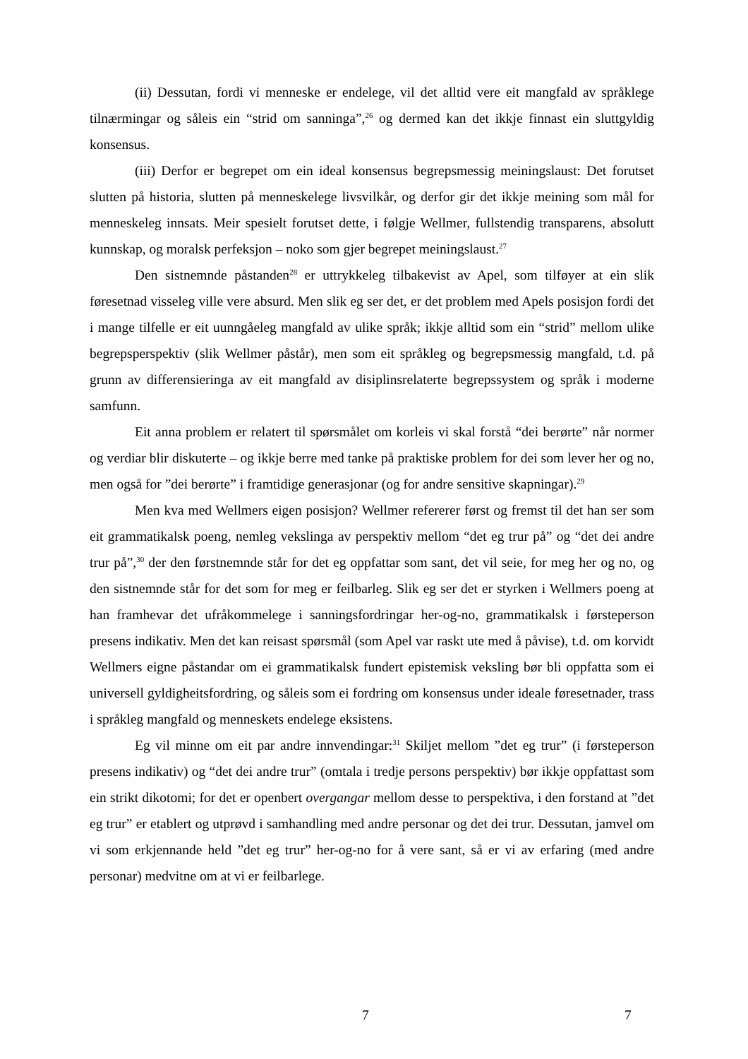(ii) Dessutan, fordi vi menneske er endelege, vil det alltid vere eit mangfald av språklege tilnærmingar og såleis ein “strid om sanninga”,<sup>26</sup> og dermed kan det ikkje finnast ein sluttgyldig konsensus.
(iii) Derfor er begrepet om ein ideal konsensus begrepsmessig meiningslaust: Det forutset slutten på historia, slutten på menneskelege livsvilkår, og derfor gir det ikkje meining som mål for menneskeleg innsats. Meir spesielt forutset dette, i følgje Wellmer, fullstendig transparens, absolutt kunnskap, og moralsk perfeksjon – noko som gjer begrepet meiningslaust.<sup>27</sup>
Den sistnemnde påstanden<sup>28</sup> er uttrykkeleg tilbakevist av Apel, som tilføyer at ein slik føresetnad visseleg ville vere absurd. Men slik eg ser det, er det problem med Apels posisjon fordi det i mange tilfelle er eit uunngåeleg mangfald av ulike språk; ikkje alltid som ein “strid” mellom ulike begrepsperspektiv (slik Wellmer påstår), men som eit språkleg og begrepsmessig mangfald, t.d. på grunn av differensieringa av eit mangfald av disiplinsrelaterte begrepssystem og språk i moderne samfunn.
Eit anna problem er relatert til spørsmålet om korleis vi skal forstå “dei berørte” når normer og verdiar blir diskuterte – og ikkje berre med tanke på praktiske problem for dei som lever her og no, men også for ”dei berørte” i framtidige generasjonar (og for andre sensitive skapningar).<sup>29</sup>
Men kva med Wellmers eigen posisjon? Wellmer refererer først og fremst til det han ser som eit grammatikalsk poeng, nemleg vekslinga av perspektiv mellom “det eg trur på” og “det dei andre trur på”,<sup>30</sup> der den førstnemnde står for det eg oppfattar som sant, det vil seie, for meg her og no, og den sistnemnde står for det som for meg er feilbarleg. Slik eg ser det er styrken i Wellmers poeng at han framhevar det ufråkommelege i sanningsfordringar her-og-no, grammatikalsk i førsteperson presens indikativ. Men det kan reisast spørsmål (som Apel var raskt ute med å påvise), t.d. om korvidt Wellmers eigne påstandar om ei grammatikalsk fundert epistemisk veksling bør bli oppfatta som ei universell gyldigheitsfordring, og såleis som ei fordring om konsensus under ideale føresetnader, trass i språkleg mangfald og menneskets endelege eksistens.
Eg vil minne om eit par andre innvendingar:<sup>31</sup> Skiljet mellom ”det eg trur” (i førsteperson presens indikativ) og “det dei andre trur” (omtala i tredje persons perspektiv) bør ikkje oppfattast som ein strikt dikotomi; for det er openbert overgangar mellom desse to perspektiva, i den forstand at ”det eg trur” er etablert og utprøvd i samhandling med andre personar og det dei trur. Dessutan, jamvel om vi som erkjennande held ”det eg trur” her-og-no for å vere sant, så er vi av erfaring (med andre personar) medvitne om at vi er feilbarlege.
7 7